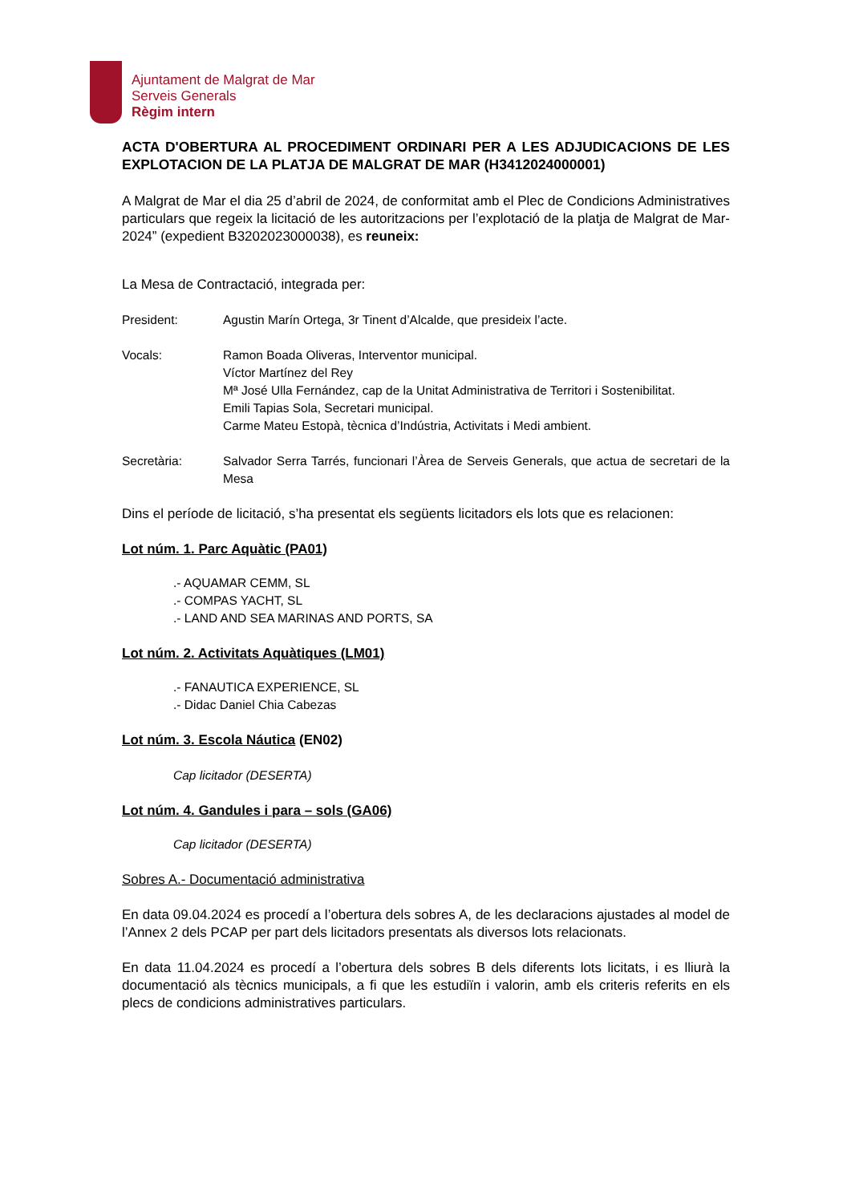Ajuntament de Malgrat de Mar
Serveis Generals
Règim intern
ACTA D'OBERTURA AL PROCEDIMENT ORDINARI PER A LES ADJUDICACIONS DE LES EXPLOTACION DE LA PLATJA DE MALGRAT DE MAR (H3412024000001)
A Malgrat de Mar el dia 25 d’abril de 2024, de conformitat amb el Plec de Condicions Administratives particulars que regeix la licitació de les autoritzacions per l’explotació de la platja de Malgrat de Mar-2024” (expedient B3202023000038), es reuneix:
La Mesa de Contractació, integrada per:
President: Agustin Marín Ortega, 3r Tinent d’Alcalde, que presideix l’acte.
Vocals: Ramon Boada Oliveras, Interventor municipal.
Víctor Martínez del Rey
Mª José Ulla Fernández, cap de la Unitat Administrativa de Territori i Sostenibilitat.
Emili Tapias Sola, Secretari municipal.
Carme Mateu Estopà, tècnica d’Indústria, Activitats i Medi ambient.
Secretària: Salvador Serra Tarrés, funcionari l’Àrea de Serveis Generals, que actua de secretari de la Mesa
Dins el període de licitació, s’ha presentat els següents licitadors els lots que es relacionen:
Lot núm. 1. Parc Aquàtic (PA01)
.- AQUAMAR CEMM, SL
.- COMPAS YACHT, SL
.- LAND AND SEA MARINAS AND PORTS, SA
Lot núm. 2. Activitats Aquàtiques (LM01)
.- FANAUTICA EXPERIENCE, SL
.- Didac Daniel Chia Cabezas
Lot núm. 3. Escola Náutica (EN02)
Cap licitador (DESERTA)
Lot núm. 4. Gandules i para – sols (GA06)
Cap licitador (DESERTA)
Sobres A.- Documentació administrativa
En data 09.04.2024 es procedí a l’obertura dels sobres A, de les declaracions ajustades al model de l’Annex 2 dels PCAP per part dels licitadors presentats als diversos lots relacionats.
En data 11.04.2024 es procedí a l’obertura dels sobres B dels diferents lots licitats, i es lliurà la documentació als tècnics municipals, a fi que les estudiïn i valorin, amb els criteris referits en els plecs de condicions administratives particulars.